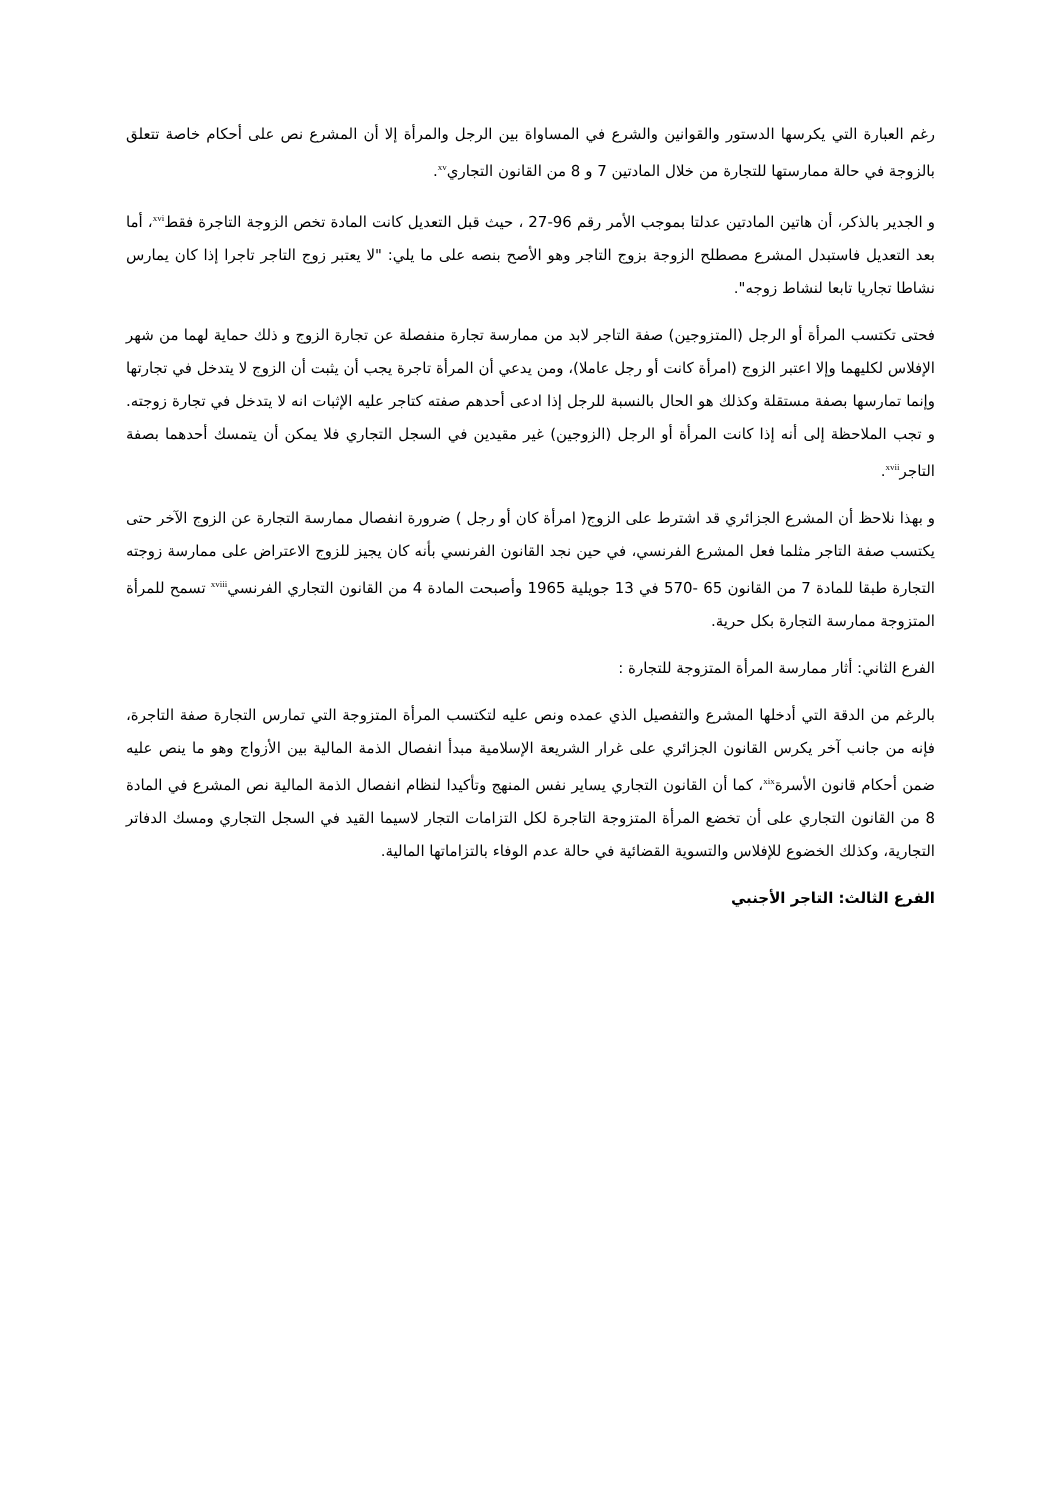رغم العبارة التي يكرسها الدستور والقوانين والشرع في المساواة بين الرجل والمرأة إلا أن المشرع نص على أحكام خاصة تتعلق بالزوجة في حالة ممارستها للتجارة من خلال المادتين 7 و 8 من القانون التجاري<sup>xv</sup>.
و الجدير بالذكر، أن هاتين المادتين عدلتا بموجب الأمر رقم 96-27 ، حيث قبل التعديل كانت المادة تخص الزوجة التاجرة فقط<sup>xvi</sup>، أما بعد التعديل فاستبدل المشرع مصطلح الزوجة بزوج التاجر وهو الأصح بنصه على ما يلي: "لا يعتبر زوج التاجر تاجرا إذا كان يمارس نشاطا تجاريا تابعا لنشاط زوجه".
فحتى تكتسب المرأة أو الرجل (المتزوجين) صفة التاجر لابد من ممارسة تجارة منفصلة عن تجارة الزوج و ذلك حماية لهما من شهر الإفلاس لكليهما وإلا اعتبر الزوج (امرأة كانت أو رجل عاملا)، ومن يدعي أن المرأة تاجرة يجب أن يثبت أن الزوج لا يتدخل في تجارتها وإنما تمارسها بصفة مستقلة وكذلك هو الحال بالنسبة للرجل إذا ادعى أحدهم صفته كتاجر عليه الإثبات انه لا يتدخل في تجارة زوجته. و تجب الملاحظة إلى أنه إذا كانت المرأة أو الرجل (الزوجين) غير مقيدين في السجل التجاري فلا يمكن أن يتمسك أحدهما بصفة التاجر<sup>xvii</sup>.
و بهذا نلاحظ أن المشرع الجزائري قد اشترط على الزوج( امرأة كان أو رجل ) ضرورة انفصال ممارسة التجارة عن الزوج الآخر حتى يكتسب صفة التاجر مثلما فعل المشرع الفرنسي، في حين نجد القانون الفرنسي بأنه كان يجيز للزوج الاعتراض على ممارسة زوجته التجارة طبقا للمادة 7 من القانون 65 -570 في 13 جويلية 1965 وأصبحت المادة 4 من القانون التجاري الفرنسي<sup>xviii</sup> تسمح للمرأة المتزوجة ممارسة التجارة بكل حرية.
الفرع الثاني: أثار ممارسة المرأة المتزوجة للتجارة :
بالرغم من الدقة التي أدخلها المشرع والتفصيل الذي عمده ونص عليه لتكتسب المرأة المتزوجة التي تمارس التجارة صفة التاجرة، فإنه من جانب آخر يكرس القانون الجزائري على غرار الشريعة الإسلامية مبدأ انفصال الذمة المالية بين الأزواج وهو ما ينص عليه ضمن أحكام قانون الأسرة<sup>xix</sup>، كما أن القانون التجاري يساير نفس المنهج وتأكيدا لنظام انفصال الذمة المالية نص المشرع في المادة 8 من القانون التجاري على أن تخضع المرأة المتزوجة التاجرة لكل التزامات التجار لاسيما القيد في السجل التجاري ومسك الدفاتر التجارية، وكذلك الخضوع للإفلاس والتسوية القضائية في حالة عدم الوفاء بالتزاماتها المالية.
الفرع الثالث: التاجر الأجنبي